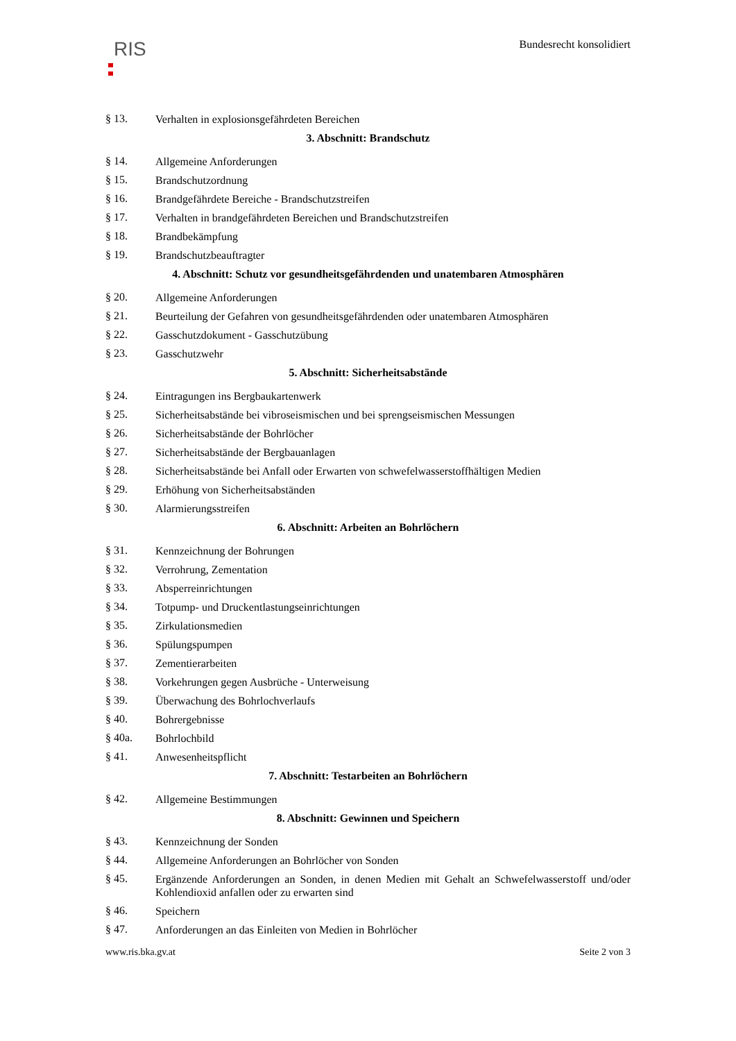RIS
Bundesrecht konsolidiert
§ 13. Verhalten in explosionsgefährdeten Bereichen
3. Abschnitt: Brandschutz
§ 14. Allgemeine Anforderungen
§ 15. Brandschutzordnung
§ 16. Brandgefährdete Bereiche - Brandschutzstreifen
§ 17. Verhalten in brandgefährdeten Bereichen und Brandschutzstreifen
§ 18. Brandbekämpfung
§ 19. Brandschutzbeauftragter
4. Abschnitt: Schutz vor gesundheitsgefährdenden und unatembaren Atmosphären
§ 20. Allgemeine Anforderungen
§ 21. Beurteilung der Gefahren von gesundheitsgefährdenden oder unatembaren Atmosphären
§ 22. Gasschutzdokument - Gasschutzübung
§ 23. Gasschutzwehr
5. Abschnitt: Sicherheitsabstände
§ 24. Eintragungen ins Bergbaukartenwerk
§ 25. Sicherheitsabstände bei vibroseismischen und bei sprengseismischen Messungen
§ 26. Sicherheitsabstände der Bohrlöcher
§ 27. Sicherheitsabstände der Bergbauanlagen
§ 28. Sicherheitsabstände bei Anfall oder Erwarten von schwefelwasserstoffhältigen Medien
§ 29. Erhöhung von Sicherheitsabständen
§ 30. Alarmierungsstreifen
6. Abschnitt: Arbeiten an Bohrlöchern
§ 31. Kennzeichnung der Bohrungen
§ 32. Verrohrung, Zementation
§ 33. Absperreinrichtungen
§ 34. Totpump- und Druckentlastungseinrichtungen
§ 35. Zirkulationsmedien
§ 36. Spülungspumpen
§ 37. Zementierarbeiten
§ 38. Vorkehrungen gegen Ausbrüche - Unterweisung
§ 39. Überwachung des Bohrlochverlaufs
§ 40. Bohrergebnisse
§ 40a. Bohrlochbild
§ 41. Anwesenheitspflicht
7. Abschnitt: Testarbeiten an Bohrlöchern
§ 42. Allgemeine Bestimmungen
8. Abschnitt: Gewinnen und Speichern
§ 43. Kennzeichnung der Sonden
§ 44. Allgemeine Anforderungen an Bohrlöcher von Sonden
§ 45. Ergänzende Anforderungen an Sonden, in denen Medien mit Gehalt an Schwefelwasserstoff und/oder Kohlendioxid anfallen oder zu erwarten sind
§ 46. Speichern
§ 47. Anforderungen an das Einleiten von Medien in Bohrlöcher
www.ris.bka.gv.at Seite 2 von 3